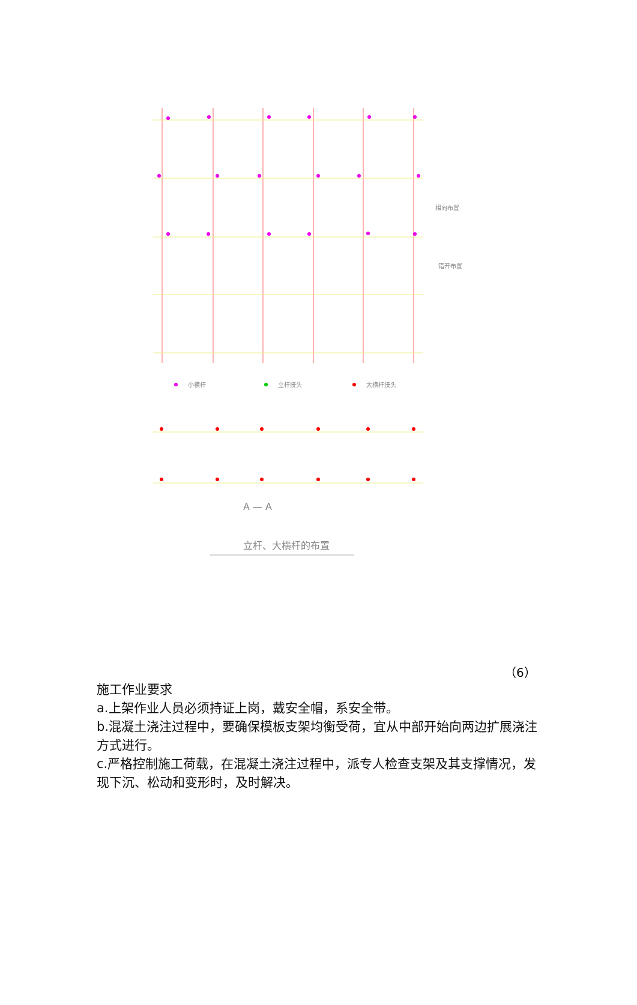小横杆
立杆接头
大横杆接头
相向布置
错开布置
A — A
立杆、大横杆的布置
（6）
施工作业要求
a.上架作业人员必须持证上岗，戴安全帽，系安全带。
b.混凝土浇注过程中，要确保模板支架均衡受荷，宜从中部开始向两边扩展浇注方式进行。
c.严格控制施工荷载，在混凝土浇注过程中，派专人检查支架及其支撑情况，发现下沉、松动和变形时，及时解决。